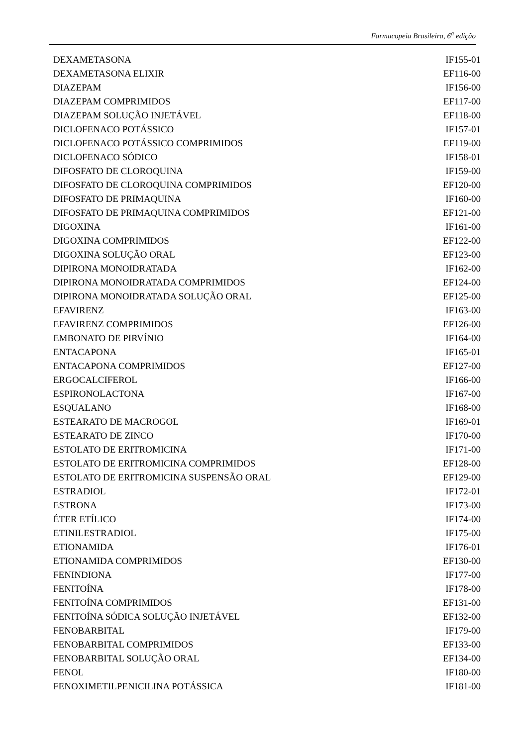Farmacopeia Brasileira, 6<sup>a</sup> edição
| DEXAMETASONA | IF155-01 |
| DEXAMETASONA ELIXIR | EF116-00 |
| DIAZEPAM | IF156-00 |
| DIAZEPAM COMPRIMIDOS | EF117-00 |
| DIAZEPAM SOLUÇÃO INJETÁVEL | EF118-00 |
| DICLOFENACO POTÁSSICO | IF157-01 |
| DICLOFENACO POTÁSSICO COMPRIMIDOS | EF119-00 |
| DICLOFENACO SÓDICO | IF158-01 |
| DIFOSFATO DE CLOROQUINA | IF159-00 |
| DIFOSFATO DE CLOROQUINA COMPRIMIDOS | EF120-00 |
| DIFOSFATO DE PRIMAQUINA | IF160-00 |
| DIFOSFATO DE PRIMAQUINA COMPRIMIDOS | EF121-00 |
| DIGOXINA | IF161-00 |
| DIGOXINA COMPRIMIDOS | EF122-00 |
| DIGOXINA SOLUÇÃO ORAL | EF123-00 |
| DIPIRONA MONOIDRATADA | IF162-00 |
| DIPIRONA MONOIDRATADA COMPRIMIDOS | EF124-00 |
| DIPIRONA MONOIDRATADA SOLUÇÃO ORAL | EF125-00 |
| EFAVIRENZ | IF163-00 |
| EFAVIRENZ COMPRIMIDOS | EF126-00 |
| EMBONATO DE PIRVÍNIO | IF164-00 |
| ENTACAPONA | IF165-01 |
| ENTACAPONA COMPRIMIDOS | EF127-00 |
| ERGOCALCIFEROL | IF166-00 |
| ESPIRONOLACTONA | IF167-00 |
| ESQUALANO | IF168-00 |
| ESTEARATO DE MACROGOL | IF169-01 |
| ESTEARATO DE ZINCO | IF170-00 |
| ESTOLATO DE ERITROMICINA | IF171-00 |
| ESTOLATO DE ERITROMICINA COMPRIMIDOS | EF128-00 |
| ESTOLATO DE ERITROMICINA SUSPENSÃO ORAL | EF129-00 |
| ESTRADIOL | IF172-01 |
| ESTRONA | IF173-00 |
| ÉTER ETÍLICO | IF174-00 |
| ETINILESTRADIOL | IF175-00 |
| ETIONAMIDA | IF176-01 |
| ETIONAMIDA COMPRIMIDOS | EF130-00 |
| FENINDIONA | IF177-00 |
| FENITOÍNA | IF178-00 |
| FENITOÍNA COMPRIMIDOS | EF131-00 |
| FENITOÍNA SÓDICA SOLUÇÃO INJETÁVEL | EF132-00 |
| FENOBARBITAL | IF179-00 |
| FENOBARBITAL COMPRIMIDOS | EF133-00 |
| FENOBARBITAL SOLUÇÃO ORAL | EF134-00 |
| FENOL | IF180-00 |
| FENOXIMETILPENICILINA POTÁSSICA | IF181-00 |